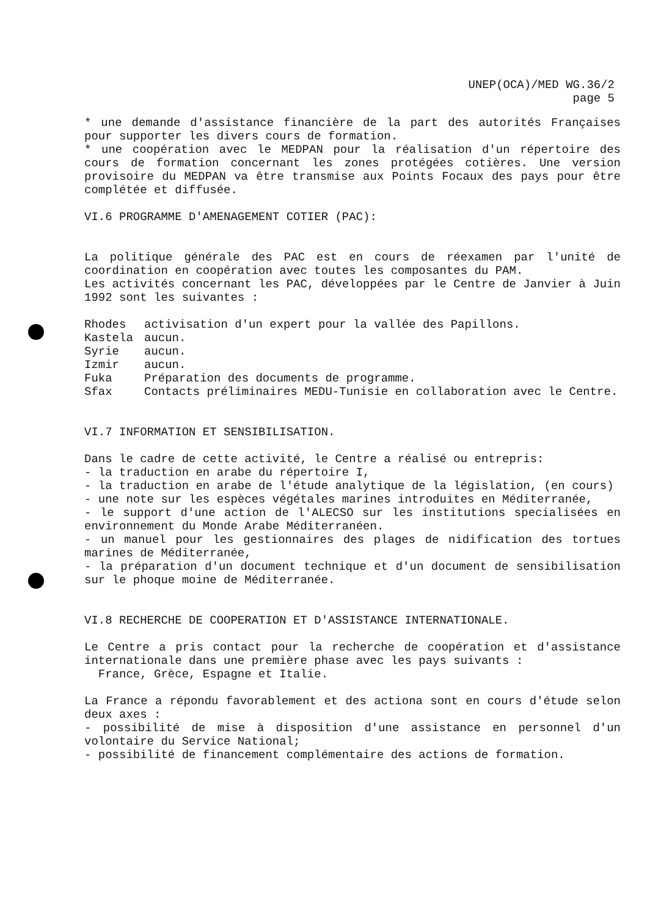UNEP(OCA)/MED WG.36/2
page 5
* une demande d'assistance financière de la part des autorités Françaises pour supporter les divers cours de formation.
* une coopération avec le MEDPAN pour la réalisation d'un répertoire des cours de formation concernant les zones protégées cotières. Une version provisoire du MEDPAN va être transmise aux Points Focaux des pays pour être complétée et diffusée.
VI.6 PROGRAMME D'AMENAGEMENT COTIER (PAC):
La politique générale des PAC est en cours de réexamen par l'unité de coordination en coopération avec toutes les composantes du PAM.
Les activités concernant les PAC, développées par le Centre de Janvier à Juin 1992 sont les suivantes :
Rhodes activisation d'un expert pour la vallée des Papillons.
Kastela aucun.
Syrie aucun.
Izmir aucun.
Fuka Préparation des documents de programme.
Sfax Contacts préliminaires MEDU-Tunisie en collaboration avec le Centre.
VI.7 INFORMATION ET SENSIBILISATION.
Dans le cadre de cette activité, le Centre a réalisé ou entrepris:
- la traduction en arabe du répertoire I,
- la traduction en arabe de l'étude analytique de la législation, (en cours)
- une note sur les espèces végétales marines introduites en Méditerranée,
- le support d'une action de l'ALECSO sur les institutions specialisées en environnement du Monde Arabe Méditerranéen.
- un manuel pour les gestionnaires des plages de nidification des tortues marines de Méditerranée,
- la préparation d'un document technique et d'un document de sensibilisation sur le phoque moine de Méditerranée.
VI.8 RECHERCHE DE COOPERATION ET D'ASSISTANCE INTERNATIONALE.
Le Centre a pris contact pour la recherche de coopération et d'assistance internationale dans une première phase avec les pays suivants :
France, Grèce, Espagne et Italie.
La France a répondu favorablement et des actiona sont en cours d'étude selon deux axes :
- possibilité de mise à disposition d'une assistance en personnel d'un volontaire du Service National;
- possibilité de financement complémentaire des actions de formation.